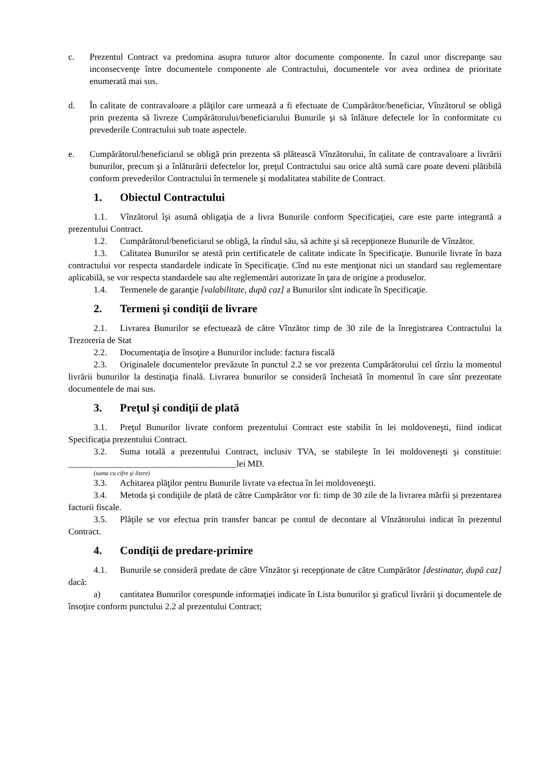c. Prezentul Contract va predomina asupra tuturor altor documente componente. În cazul unor discrepanţe sau inconsecvenţe între documentele componente ale Contractului, documentele vor avea ordinea de prioritate enumerată mai sus.
d. În calitate de contravaloare a plăţilor care urmează a fi efectuate de Cumpărător/beneficiar, Vînzătorul se obligă prin prezenta să livreze Cumpărătorului/beneficiarului Bunurile şi să înlăture defectele lor în conformitate cu prevederile Contractului sub toate aspectele.
e. Cumpărătorul/beneficiarul se obligă prin prezenta să plătească Vînzătorului, în calitate de contravaloare a livrării bunurilor, precum şi a înlăturării defectelor lor, preţul Contractului sau orice altă sumă care poate deveni plătibilă conform prevederilor Contractului în termenele şi modalitatea stabilite de Contract.
1. Obiectul Contractului
1.1. Vînzătorul îşi asumă obligaţia de a livra Bunurile conform Specificaţiei, care este parte integrantă a prezentului Contract.
1.2. Cumpărătorul/beneficiarul se obligă, la rîndul său, să achite şi să recepţioneze Bunurile de Vînzător.
1.3. Calitatea Bunurilor se atestă prin certificatele de calitate indicate în Specificaţie. Bunurile livrate în baza contractului vor respecta standardele indicate în Specificaţie. Cînd nu este menţionat nici un standard sau reglementare aplicabilă, se vor respecta standardele sau alte reglementări autorizate în ţara de origine a produselor.
1.4. Termenele de garanţie [valabilitate, după caz] a Bunurilor sînt indicate în Specificaţie.
2. Termeni şi condiţii de livrare
2.1. Livrarea Bunurilor se efectuează de către Vînzător timp de 30 zile de la înregistrarea Contractului la Trezoreria de Stat
2.2. Documentaţia de însoţire a Bunurilor include: factura fiscală
2.3. Originalele documentelor prevăzute în punctul 2.2 se vor prezenta Cumpărătorului cel tîrziu la momentul livrării bunurilor la destinaţia finală. Livrarea bunurilor se consideră încheiată în momentul în care sînt prezentate documentele de mai sus.
3. Preţul şi condiţii de plată
3.1. Preţul Bunurilor livrate conform prezentului Contract este stabilit în lei moldoveneşti, fiind indicat Specificaţia prezentului Contract.
3.2. Suma totală a prezentului Contract, inclusiv TVA, se stabileşte în lei moldoveneşti şi constituie: ______________________________________lei MD.
(suma cu cifre şi litere)
3.3. Achitarea plăţilor pentru Bunurile livrate va efectua în lei moldoveneşti.
3.4. Metoda şi condiţiile de plată de către Cumpărător vor fi: timp de 30 zile de la livrarea mărfii și prezentarea facturii fiscale.
3.5. Plăţile se vor efectua prin transfer bancar pe contul de decontare al Vînzătorului indicat în prezentul Contract.
4. Condiţii de predare-primire
4.1. Bunurile se consideră predate de către Vînzător şi recepţionate de către Cumpărător [destinatar, după caz] dacă:
a) cantitatea Bunurilor corespunde informaţiei indicate în Lista bunurilor şi graficul livrării şi documentele de însoţire conform punctului 2.2 al prezentului Contract;